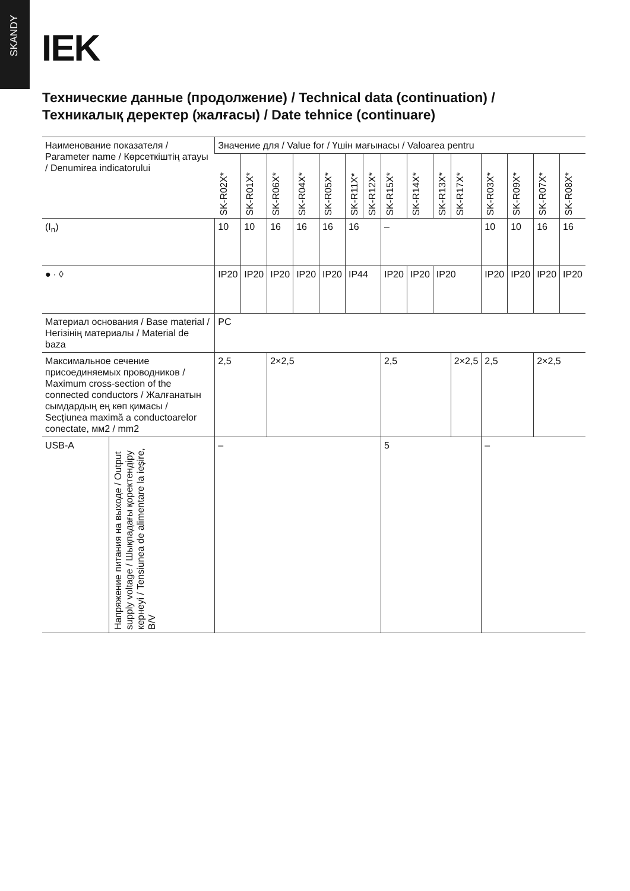SKANDY
IEK
Технические данные (продолжение) / Technical data (continuation) /
Техникалық деректер (жалғасы) / Date tehnice (continuare)
| Наименование показателя / Parameter name / Көрсеткіштің атауы / Denumirea indicatorului | | Значение для / Value for / Үшін мағынасы / Valoarea pentru | | | | | | | | | | | | | | |
| --- | --- | --- | --- | --- | --- | --- | --- | --- | --- | --- | --- | --- | --- | --- | --- | --- |
| | | SK-R02X* | SK-R01X* | SK-R06X* | SK-R04X* | SK-R05X* | SK-R11X* | SK-R12X* | SK-R15X* | SK-R14X* | SK-R13X* | SK-R17X* | SK-R03X* | SK-R09X* | SK-R07X* | SK-R08X* |
| (I<sub>n</sub>) | | 10 | 10 | 16 | 16 | 16 | 16 | | – | | | | 10 | 10 | 16 | 16 |
| ● ∙ ◊ | | IP20 | IP20 | IP20 | IP20 | IP20 | IP44 | | IP20 | IP20 | IP20 | | IP20 | IP20 | IP20 | IP20 |
| Материал основания / Base material / Негізінің материалы / Material de baza | | PC | | | | | | | | | | | | | | |
| Максимальное сечение присоединяемых проводников / Maximum cross-section of the connected conductors / Жалғанатын сымдардың ең көп қимасы / Secțiunea maximă a conductoarelor conectate, мм2 / mm2 | | 2,5 | | 2×2,5 | | | | | 2,5 | | | 2×2,5 | 2,5 | | 2×2,5 | |
| USB-A | Напряжение питания на выходе / Output supply voltage / Шықпадағы қоректендіру кернеуі / Tensiunea de alimentare la ieșire, В/V | – | | | | | | | 5 | | | | – | | | |